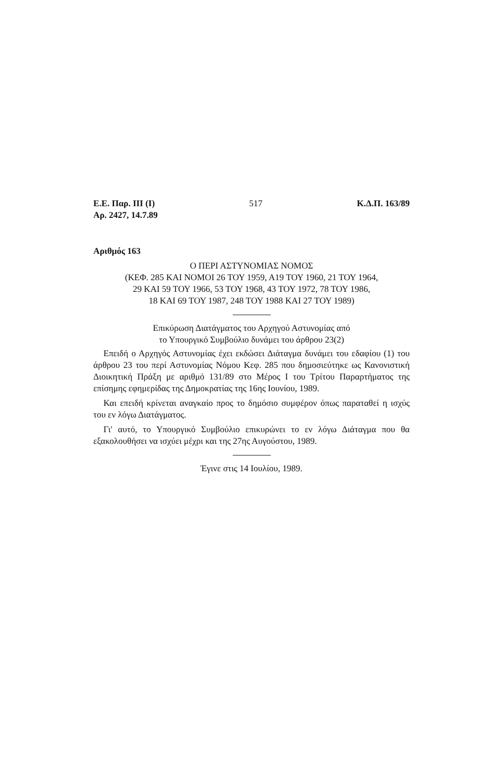Ε.Ε. Παρ. ΙΙΙ (Ι) 517 Κ.Δ.Π. 163/89
Αρ. 2427, 14.7.89
Αριθμός 163
Ο ΠΕΡΙ ΑΣΤΥΝΟΜΙΑΣ ΝΟΜΟΣ
(ΚΕΦ. 285 ΚΑΙ ΝΟΜΟΙ 26 ΤΟΥ 1959, Α19 ΤΟΥ 1960, 21 ΤΟΥ 1964,
29 ΚΑΙ 59 ΤΟΥ 1966, 53 ΤΟΥ 1968, 43 ΤΟΥ 1972, 78 ΤΟΥ 1986,
18 ΚΑΙ 69 ΤΟΥ 1987, 248 ΤΟΥ 1988 ΚΑΙ 27 ΤΟΥ 1989)
Επικύρωση Διατάγματος του Αρχηγού Αστυνομίας από
το Υπουργικό Συμβούλιο δυνάμει του άρθρου 23(2)
Επειδή ο Αρχηγός Αστυνομίας έχει εκδώσει Διάταγμα δυνάμει του εδαφίου (1) του άρθρου 23 του περί Αστυνομίας Νόμου Κεφ. 285 που δημοσιεύτηκε ως Κανονιστική Διοικητική Πράξη με αριθμό 131/89 στο Μέρος Ι του Τρίτου Παραρτήματος της επίσημης εφημερίδας της Δημοκρατίας της 16ης Ιουνίου, 1989.
Και επειδή κρίνεται αναγκαίο προς το δημόσιο συμφέρον όπως παραταθεί η ισχύς του εν λόγω Διατάγματος.
Γι' αυτό, το Υπουργικό Συμβούλιο επικυρώνει το εν λόγω Διάταγμα που θα εξακολουθήσει να ισχύει μέχρι και της 27ης Αυγούστου, 1989.
Έγινε στις 14 Ιουλίου, 1989.